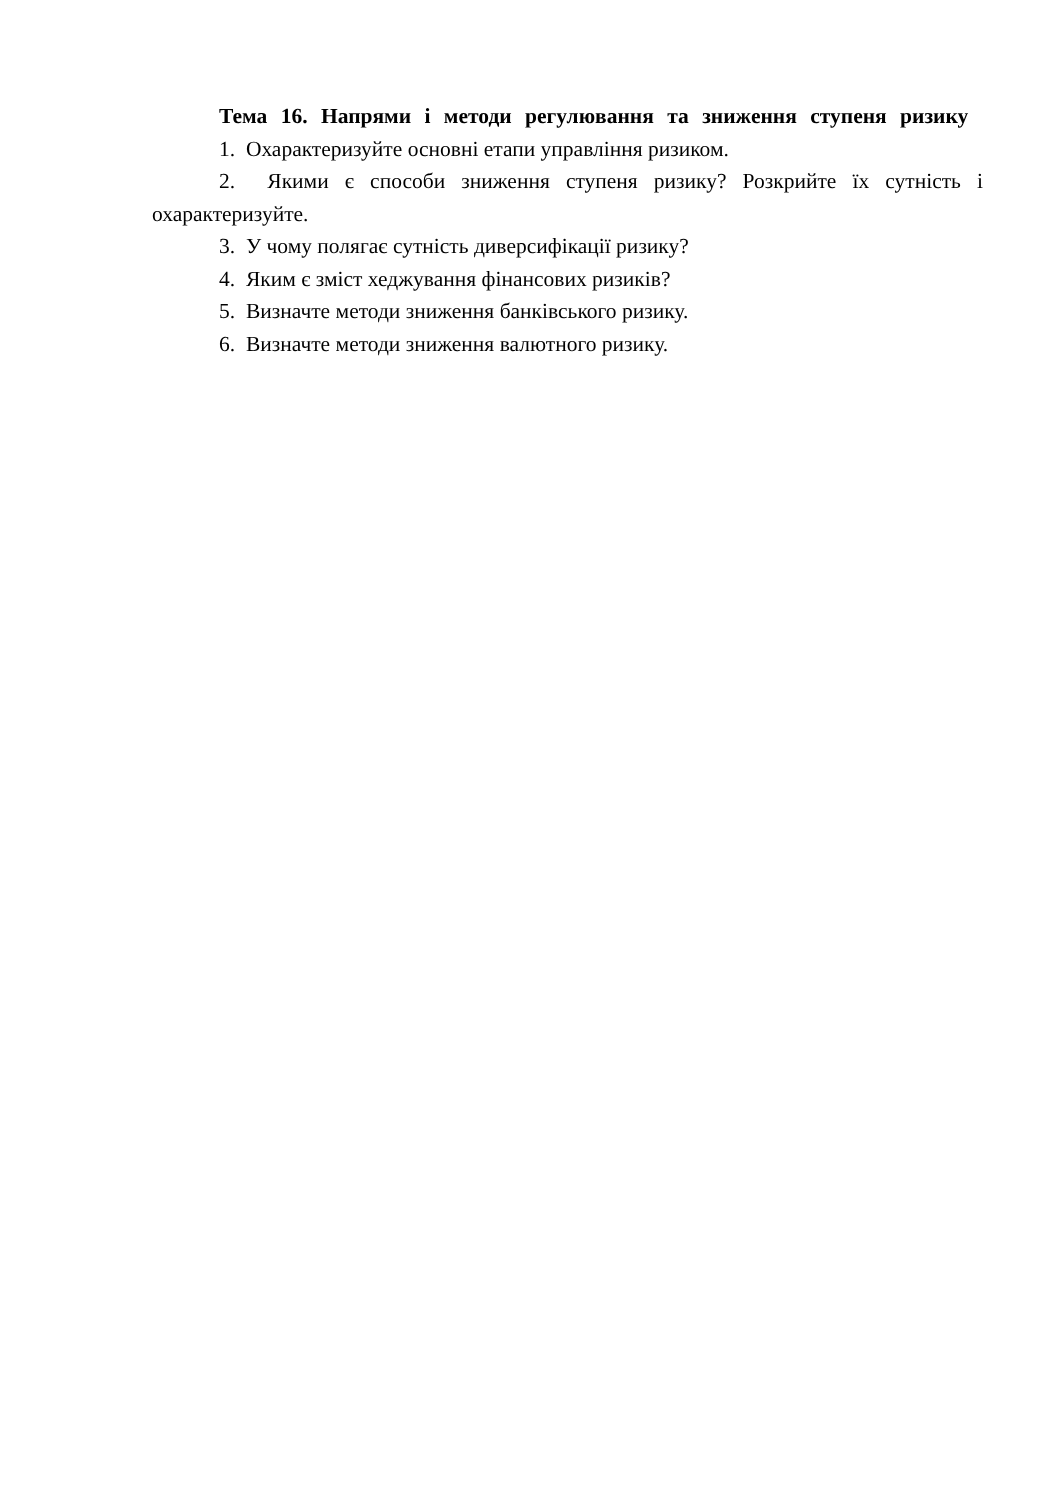Тема 16. Напрями і методи регулювання та зниження ступеня ризику
1. Охарактеризуйте основні етапи управління ризиком.
2. Якими є способи зниження ступеня ризику? Розкрийте їх сутність і охарактеризуйте.
3. У чому полягає сутність диверсифікації ризику?
4. Яким є зміст хеджування фінансових ризиків?
5. Визначте методи зниження банківського ризику.
6. Визначте методи зниження валютного ризику.